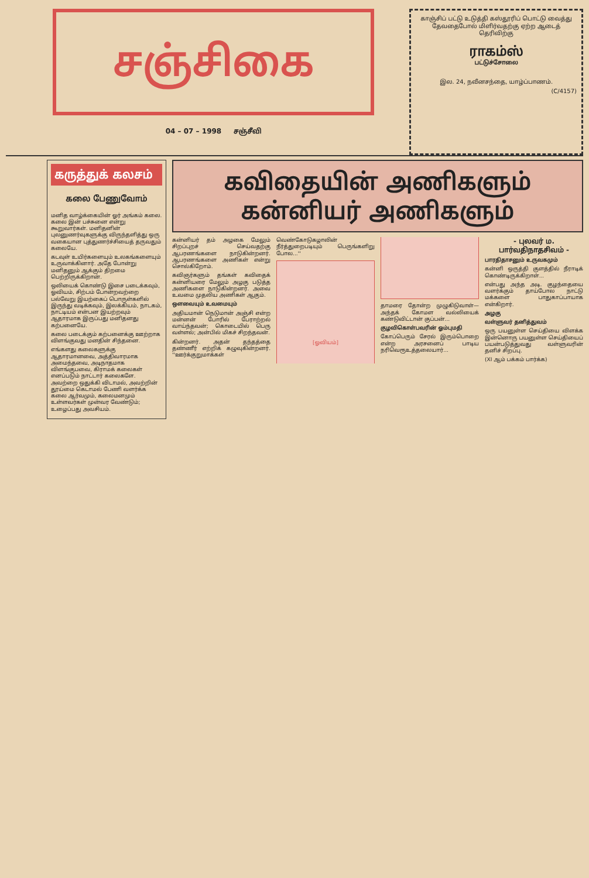சஞ்சிகை
04 – 07 – 1998 சஞ்சீவி
காஞ்சிப் பட்டு உடுத்தி கஸ்தூரிப் பொட்டு வைத்து தேவதைபோல் மிளிர்வதற்கு ஏற்ற ஆடைத் தெரிவிற்கு
ராகம்ஸ்
பட்டுச்சோலை
இல. 24, நவீனசந்தை, யாழ்ப்பாணம்.
(C/4157)
கருத்துக் கலசம்
கலை பேணுவோம்
மனித வாழ்க்கையின் ஓர் அங்கம் கலை. கலை இன் பச்சுனை என்று கூறுவார்கள். மனிதனின் புலனுணர்வுகளுக்கு விருந்தளித்து ஒரு வகையான புத்துணர்ச்சியைத் தருவதும் கலையே.
கடவுள் உயிர்களையும் உலகங்களையும் உருவாக்கினார். அதே போன்று மனிதனும் ஆக்கும் திறமை பெற்றிருக்கிறான்.
ஒலியைக் கொண்டு இசை படைக்கவும், ஓவியம், சிற்பம் போன்றவற்றை பல்வேறு இயற்கைப் பொருள்களில் இருந்து வடிக்கவும், இலக்கியம், நாடகம், நாட்டியம் என்பன இயற்றவும் ஆதாரமாக இருப்பது மனிதனது கற்பனையே.
கலை படைக்கும் கற்பனைக்கு ஊற்றாக விளங்குவது மனதின் சிந்தனை.
எங்களது கலைகளுக்கு ஆதாரமானவை, அத்திவாரமாக அமைந்தவை, அடிநாதமாக விளங்குபவை, கிராமக் கலைகள் எனப்படும் நாட்டார் கலைகளே. அவற்றை ஒதுக்கி விடாமல், அவற்றின் தூய்மை கெடாமல் பேணி வளர்க்க கலை ஆர்வமும், கலைமனமும் உள்ளவர்கள் முன்வர வேண்டும்; உழைப்பது அவசியம்.
கவிதையின் அணிகளும்
கன்னியர் அணிகளும்
கன்னியர் தம் அழகை மேலும் சிறப்புறச் செய்வதற்கு ஆபரணங்களை நாடுகின்றனர். ஆபரணங்களை அணிகள் என்று சொல்கிறோம்.
கவிஞர்களும் தங்கள் கவிதைக் கன்னியரை மேலும் அழகு படுத்த அணிகளை நாடுகின்றனர். அவை உவமை முதலிய அணிகள் ஆகும்.
ஔவையும் உவமையும்
அதியமான் நெடுமான் அஞ்சி என்ற மன்னன் போரில் பேராற்றல் வாய்ந்தவன்; கொடையில் பெரு வள்ளல்; அன்பில் மிகச் சிறந்தவன்.
கின்றனர். அதன் தந்தத்தை தண்ணீர் எற்றிக் கழுவுகின்றனர். ''ஊர்க்குறுமாக்கள் வெண்கோடுகழாலின் நீர்த்துறைபடியும் பெருங்களிறு போல...''
[ஓவியம்]
தாமரை தோன்ற முழுகிடுவாள்—அந்தக் கோமள வல்லியைக் கண்டுவிட்டான் குப்பன்...
குழவிகொள்பவரின் ஓம்புமதி
கோப்பெரும் சேரல் இரும்பொறை என்ற அரசனைப் பாடிய நரிவெரூஉத்தலையார்...
- புலவர் ம. பார்வதிநாதசிவம் -
பாரதிதாசனும் உருவகமும்
கன்னி ஒருத்தி குளத்தில் நீராடிக் கொண்டிருக்கிறாள்...
என்பது அந்த அடி. குழந்தையை வளர்க்கும் தாய்போல நாட்டு மக்களை பாதுகாப்பாயாக என்கிறார்.
அழகு
வள்ளுவர் தனித்துவம்
ஒரு பயனுள்ள செய்தியை விளக்க இன்னொரு பயனுள்ள செய்தியைப் பயன்படுத்துவது வள்ளுவரின் தனிச் சிறப்பு.
(XI ஆம் பக்கம் பார்க்க)